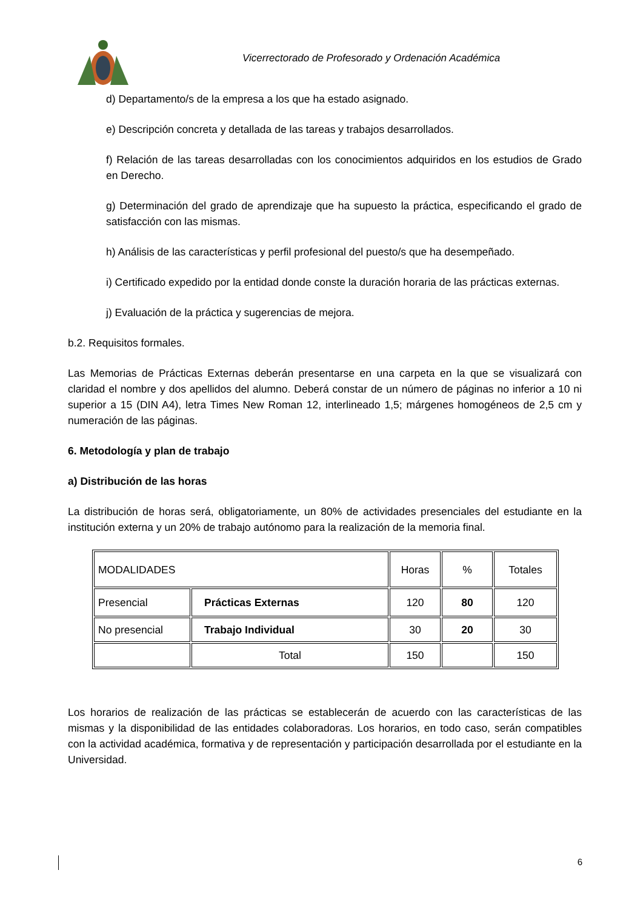Vicerrectorado de Profesorado y Ordenación Académica
d) Departamento/s de la empresa a los que ha estado asignado.
e) Descripción concreta y detallada de las tareas y trabajos desarrollados.
f) Relación de las tareas desarrolladas con los conocimientos adquiridos en los estudios de Grado en Derecho.
g) Determinación del grado de aprendizaje que ha supuesto la práctica, especificando el grado de satisfacción con las mismas.
h) Análisis de las características y perfil profesional del puesto/s que ha desempeñado.
i) Certificado expedido por la entidad donde conste la duración horaria de las prácticas externas.
j) Evaluación de la práctica y sugerencias de mejora.
b.2. Requisitos formales.
Las Memorias de Prácticas Externas deberán presentarse en una carpeta en la que se visualizará con claridad el nombre y dos apellidos del alumno. Deberá constar de un número de páginas no inferior a 10 ni superior a 15 (DIN A4), letra Times New Roman 12, interlineado 1,5; márgenes homogéneos de 2,5 cm y numeración de las páginas.
6. Metodología y plan de trabajo
a) Distribución de las horas
La distribución de horas será, obligatoriamente, un 80% de actividades presenciales del estudiante en la institución externa y un 20% de trabajo autónomo para la realización de la memoria final.
| MODALIDADES | | Horas | % | Totales |
| Presencial | Prácticas Externas | 120 | 80 | 120 |
| No presencial | Trabajo Individual | 30 | 20 | 30 |
| | Total | 150 | | 150 |
Los horarios de realización de las prácticas se establecerán de acuerdo con las características de las mismas y la disponibilidad de las entidades colaboradoras. Los horarios, en todo caso, serán compatibles con la actividad académica, formativa y de representación y participación desarrollada por el estudiante en la Universidad.
6